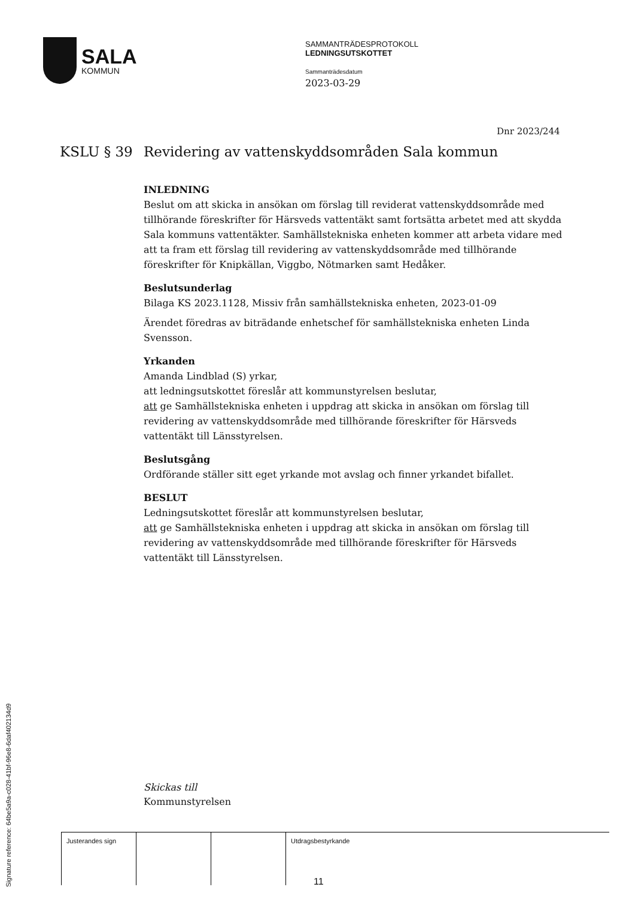SALA
KOMMUN
SAMMANTRÄDESPROTOKOLL
LEDNINGSUTSKOTTET
Sammanträdesdatum
2023-03-29
Dnr 2023/244
KSLU § 39 Revidering av vattenskyddsområden Sala kommun
INLEDNING
Beslut om att skicka in ansökan om förslag till reviderat vattenskyddsområde med tillhörande föreskrifter för Härsveds vattentäkt samt fortsätta arbetet med att skydda Sala kommuns vattentäkter. Samhällstekniska enheten kommer att arbeta vidare med att ta fram ett förslag till revidering av vattenskyddsområde med tillhörande föreskrifter för Knipkällan, Viggbo, Nötmarken samt Hedåker.
Beslutsunderlag
Bilaga KS 2023.1128, Missiv från samhällstekniska enheten, 2023-01-09
Ärendet föredras av biträdande enhetschef för samhällstekniska enheten Linda Svensson.
Yrkanden
Amanda Lindblad (S) yrkar,
att ledningsutskottet föreslår att kommunstyrelsen beslutar,
att ge Samhällstekniska enheten i uppdrag att skicka in ansökan om förslag till revidering av vattenskyddsområde med tillhörande föreskrifter för Härsveds vattentäkt till Länsstyrelsen.
Beslutsgång
Ordförande ställer sitt eget yrkande mot avslag och finner yrkandet bifallet.
BESLUT
Ledningsutskottet föreslår att kommunstyrelsen beslutar,
att ge Samhällstekniska enheten i uppdrag att skicka in ansökan om förslag till revidering av vattenskyddsområde med tillhörande föreskrifter för Härsveds vattentäkt till Länsstyrelsen.
Skickas till
Kommunstyrelsen
| Justerandes sign | | | Utdragsbestyrkande |
Signature reference: 64be5a9a-c028-41bf-96e8-6daf402134d9
11